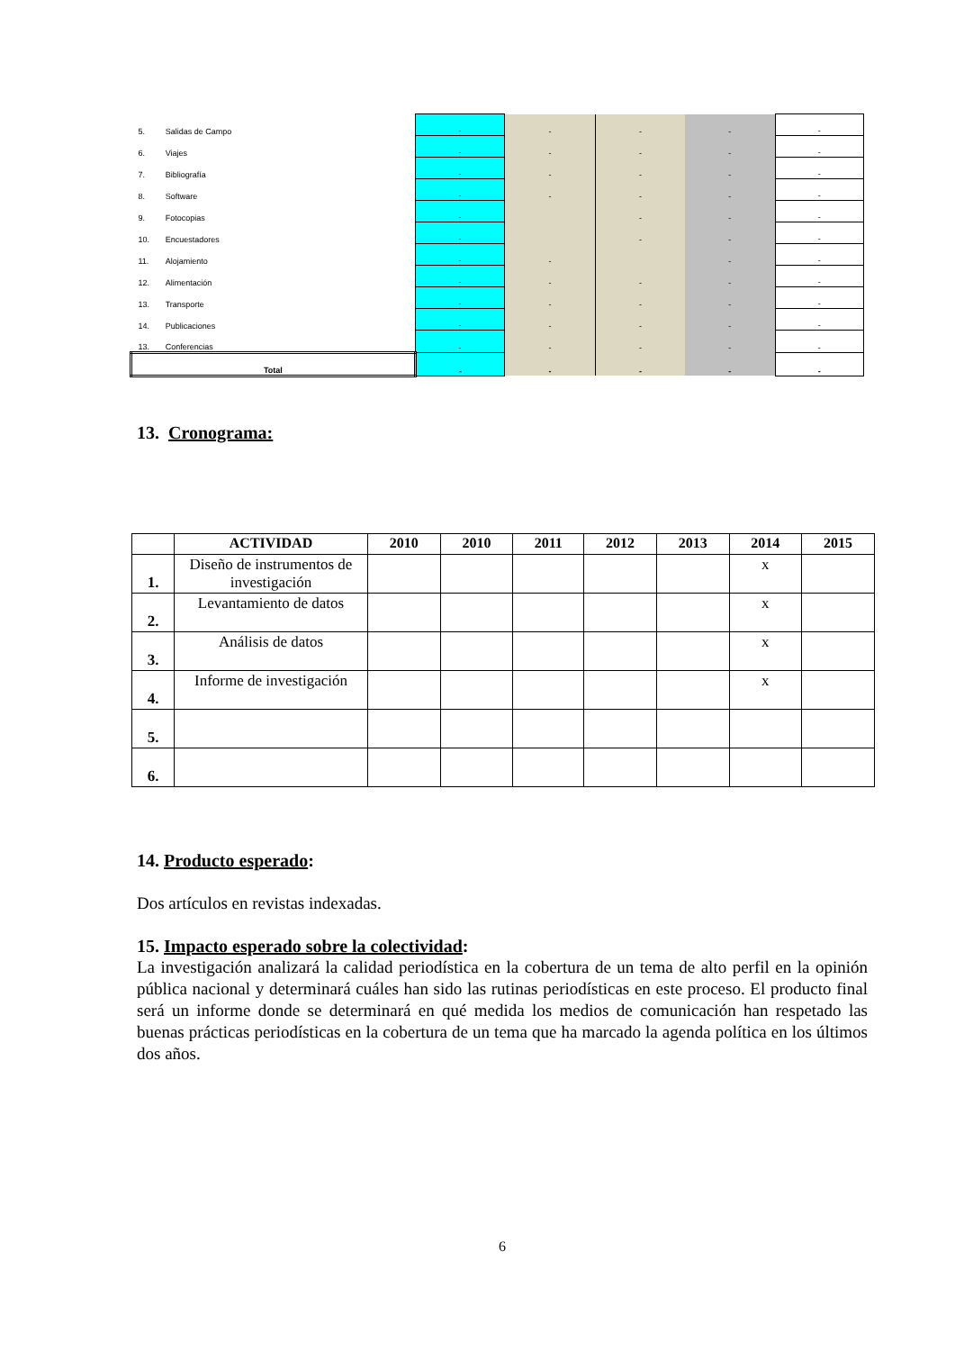| 5. | Salidas de Campo | - | - | - | - | - |
| 6. | Viajes | - | - | - | - | - |
| 7. | Bibliografía | - | - | - | - | - |
| 8. | Software | - | - | - | - | - |
| 9. | Fotocopias | - | | - | - | - |
| 10. | Encuestadores | - | | - | - | - |
| 11. | Alojamiento | - | - | | - | - |
| 12. | Alimentación | - | - | - | - | - |
| 13. | Transporte | - | - | - | - | - |
| 14. | Publicaciones | - | - | - | - | - |
| 13. | Conferencias | - | - | - | - | - |
| Total | | - | - | - | - | - |
13. Cronograma:
| | ACTIVIDAD | 2010 | 2010 | 2011 | 2012 | 2013 | 2014 | 2015 |
| --- | --- | --- | --- | --- | --- | --- | --- | --- |
| 1. | Diseño de instrumentos de investigación | | | | | | x | |
| 2. | Levantamiento de datos | | | | | | x | |
| 3. | Análisis de datos | | | | | | x | |
| 4. | Informe de investigación | | | | | | x | |
| 5. | | | | | | | | |
| 6. | | | | | | | | |
14. Producto esperado:
Dos artículos en revistas indexadas.
15. Impacto esperado sobre la colectividad:
La investigación analizará la calidad periodística en la cobertura de un tema de alto perfil en la opinión pública nacional y determinará cuáles han sido las rutinas periodísticas en este proceso. El producto final será un informe donde se determinará en qué medida los medios de comunicación han respetado las buenas prácticas periodísticas en la cobertura de un tema que ha marcado la agenda política en los últimos dos años.
6